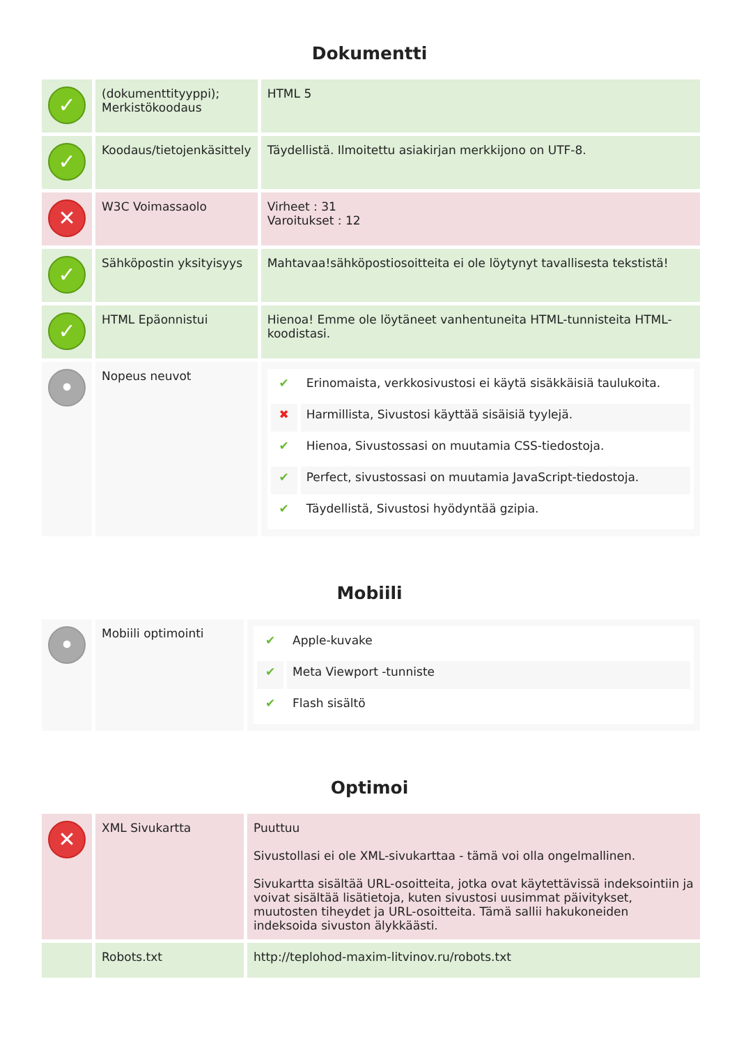Dokumentti
| ✓ | (dokumenttityyppi); Merkistökoodaus | HTML 5 |
| ✓ | Koodaus/tietojenkäsittely | Täydellistä. Ilmoitettu asiakirjan merkkijono on UTF-8. |
| ✕ | W3C Voimassaolo | Virheet : 31 Varoitukset : 12 |
| ✓ | Sähköpostin yksityisyys | Mahtavaa!sähköpostiosoitteita ei ole löytynyt tavallisesta tekstistä! |
| ✓ | HTML Epäonnistui | Hienoa! Emme ole löytäneet vanhentuneita HTML-tunnisteita HTML-koodistasi. |
| • | Nopeus neuvot | / ✔ / Erinomaista, verkkosivustosi ei käytä sisäkkäisiä taulukoita. / / ✖ / Harmillista, Sivustosi käyttää sisäisiä tyylejä. / / ✔ / Hienoa, Sivustossasi on muutamia CSS-tiedostoja. / / ✔ / Perfect, sivustossasi on muutamia JavaScript-tiedostoja. / / ✔ / Täydellistä, Sivustosi hyödyntää gzipia. / |
Mobiili
| • | Mobiili optimointi | / ✔ / Apple-kuvake / / ✔ / Meta Viewport -tunniste / / ✔ / Flash sisältö / |
Optimoi
| ✕ | XML Sivukartta | Puuttuu Sivustollasi ei ole XML-sivukarttaa - tämä voi olla ongelmallinen. Sivukartta sisältää URL-osoitteita, jotka ovat käytettävissä indeksointiin ja voivat sisältää lisätietoja, kuten sivustosi uusimmat päivitykset, muutosten tiheydet ja URL-osoitteita. Tämä sallii hakukoneiden indeksoida sivuston älykkäästi. |
| | Robots.txt | http://teplohod-maxim-litvinov.ru/robots.txt |